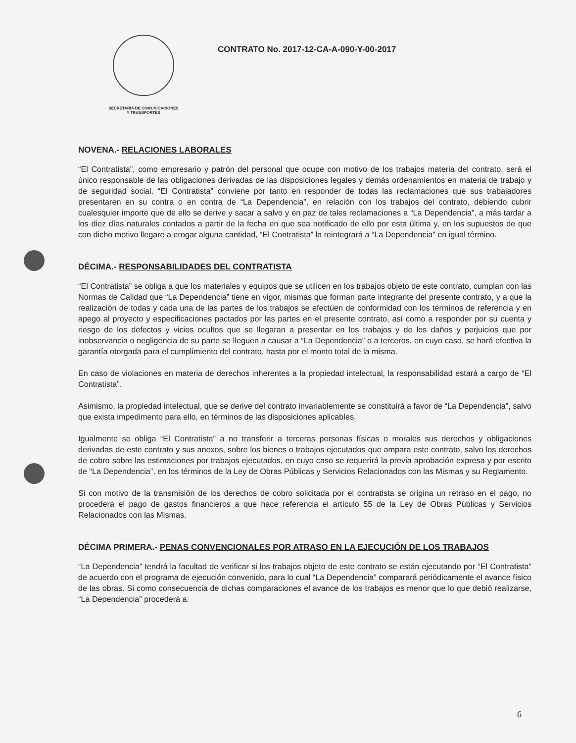SECRETARIA DE COMUNICACIONES
Y TRANSPORTES
CONTRATO No. 2017-12-CA-A-090-Y-00-2017
NOVENA.- RELACIONES LABORALES
“El Contratista”, como empresario y patrón del personal que ocupe con motivo de los trabajos materia del contrato, será el único responsable de las obligaciones derivadas de las disposiciones legales y demás ordenamientos en materia de trabajo y de seguridad social. “El Contratista” conviene por tanto en responder de todas las reclamaciones que sus trabajadores presentaren en su contra o en contra de “La Dependencia”, en relación con los trabajos del contrato, debiendo cubrir cualesquier importe que de ello se derive y sacar a salvo y en paz de tales reclamaciones a “La Dependencia”, a más tardar a los diez días naturales contados a partir de la fecha en que sea notificado de ello por esta última y, en los supuestos de que con dicho motivo llegare a erogar alguna cantidad, “El Contratista” la reintegrará a “La Dependencia” en igual término.
DÉCIMA.- RESPONSABILIDADES DEL CONTRATISTA
“El Contratista” se obliga a que los materiales y equipos que se utilicen en los trabajos objeto de este contrato, cumplan con las Normas de Calidad que “La Dependencia” tiene en vigor, mismas que forman parte integrante del presente contrato, y a que la realización de todas y cada una de las partes de los trabajos se efectúen de conformidad con los términos de referencia y en apego al proyecto y especificaciones pactados por las partes en el presente contrato, así como a responder por su cuenta y riesgo de los defectos y vicios ocultos que se llegaran a presentar en los trabajos y de los daños y perjuicios que por inobservancia o negligencia de su parte se lleguen a causar a “La Dependencia” o a terceros, en cuyo caso, se hará efectiva la garantía otorgada para el cumplimiento del contrato, hasta por el monto total de la misma.
En caso de violaciones en materia de derechos inherentes a la propiedad intelectual, la responsabilidad estará a cargo de “El Contratista”.
Asimismo, la propiedad intelectual, que se derive del contrato invariablemente se constituirá a favor de “La Dependencia”, salvo que exista impedimento para ello, en términos de las disposiciones aplicables.
Igualmente se obliga “El Contratista” a no transferir a terceras personas físicas o morales sus derechos y obligaciones derivadas de este contrato y sus anexos, sobre los bienes o trabajos ejecutados que ampara este contrato, salvo los derechos de cobro sobre las estimaciones por trabajos ejecutados, en cuyo caso se requerirá la previa aprobación expresa y por escrito de “La Dependencia”, en los términos de la Ley de Obras Públicas y Servicios Relacionados con las Mismas y su Reglamento.
Si con motivo de la transmisión de los derechos de cobro solicitada por el contratista se origina un retraso en el pago, no procederá el pago de gastos financieros a que hace referencia el artículo 55 de la Ley de Obras Públicas y Servicios Relacionados con las Mismas.
DÉCIMA PRIMERA.- PENAS CONVENCIONALES POR ATRASO EN LA EJECUCIÓN DE LOS TRABAJOS
“La Dependencia” tendrá la facultad de verificar si los trabajos objeto de este contrato se están ejecutando por “El Contratista” de acuerdo con el programa de ejecución convenido, para lo cual “La Dependencia” comparará periódicamente el avance físico de las obras. Si como consecuencia de dichas comparaciones el avance de los trabajos es menor que lo que debió realizarse, “La Dependencia” procederá a:
6